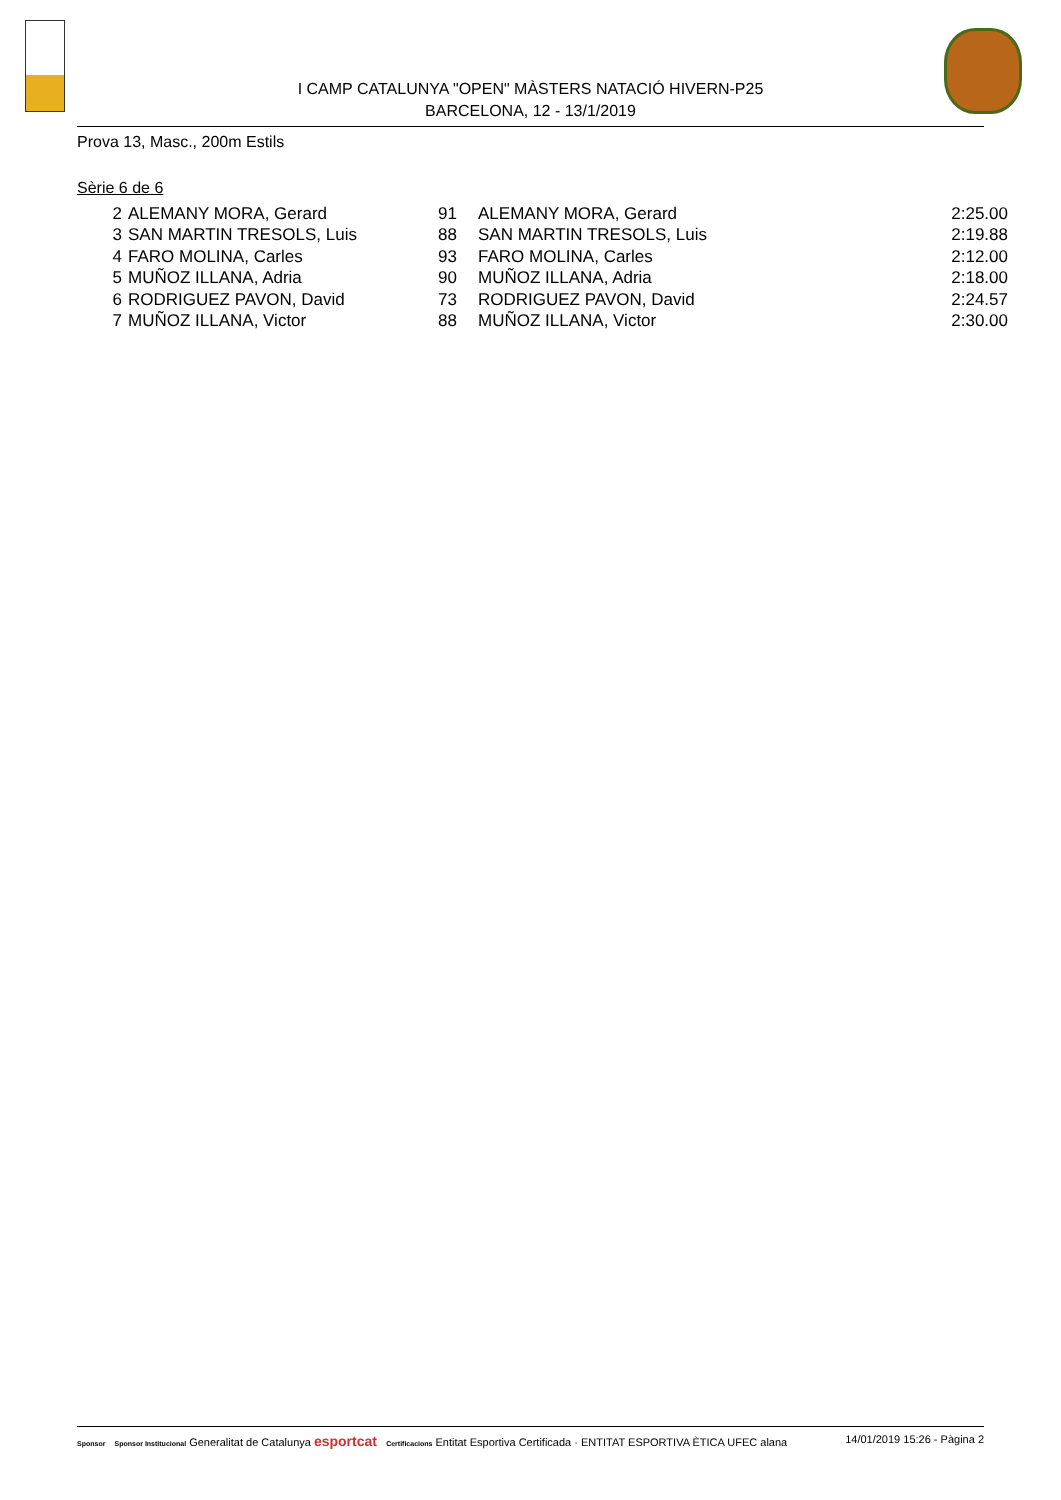I CAMP CATALUNYA "OPEN" MÀSTERS NATACIÓ HIVERN-P25
BARCELONA, 12 - 13/1/2019
Prova 13, Masc., 200m Estils
Sèrie 6 de 6
| 2 | ALEMANY MORA, Gerard | 91 | ALEMANY MORA, Gerard | 2:25.00 |
| 3 | SAN MARTIN TRESOLS, Luis | 88 | SAN MARTIN TRESOLS, Luis | 2:19.88 |
| 4 | FARO MOLINA, Carles | 93 | FARO MOLINA, Carles | 2:12.00 |
| 5 | MUÑOZ ILLANA, Adria | 90 | MUÑOZ ILLANA, Adria | 2:18.00 |
| 6 | RODRIGUEZ PAVON, David | 73 | RODRIGUEZ PAVON, David | 2:24.57 |
| 7 | MUÑOZ ILLANA, Victor | 88 | MUÑOZ ILLANA, Victor | 2:30.00 |
Sponsor Sponsor Institucional Generalitat de Catalunya esportcat Certificacions Entitat Esportiva Certificada · ENTITAT ESPORTIVA ÈTICA UFEC alana
14/01/2019 15:26 - Pàgina 2